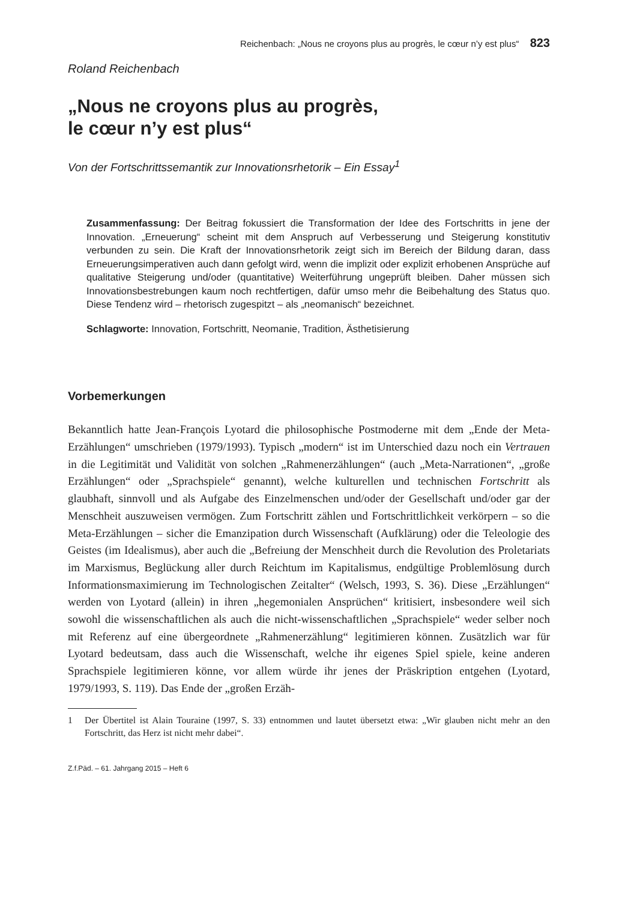Reichenbach: „Nous ne croyons plus au progrès, le cœur n’y est plus“ 823
Roland Reichenbach
„Nous ne croyons plus au progrès,
le cœur n’y est plus“
Von der Fortschrittssemantik zur Innovationsrhetorik – Ein Essay<sup>1</sup>
Zusammenfassung: Der Beitrag fokussiert die Transformation der Idee des Fortschritts in jene der Innovation. „Erneuerung“ scheint mit dem Anspruch auf Verbesserung und Steigerung konstitutiv verbunden zu sein. Die Kraft der Innovationsrhetorik zeigt sich im Bereich der Bildung daran, dass Erneuerungsimperativen auch dann gefolgt wird, wenn die implizit oder explizit erhobenen Ansprüche auf qualitative Steigerung und/oder (quantitative) Weiterführung ungeprüft bleiben. Daher müssen sich Innovationsbestrebungen kaum noch rechtfertigen, dafür umso mehr die Beibehaltung des Status quo. Diese Tendenz wird – rhetorisch zugespitzt – als „neomanisch“ bezeichnet.
Schlagworte: Innovation, Fortschritt, Neomanie, Tradition, Ästhetisierung
Vorbemerkungen
Bekanntlich hatte Jean-François Lyotard die philosophische Postmoderne mit dem „Ende der Meta-Erzählungen“ umschrieben (1979/1993). Typisch „modern“ ist im Unterschied dazu noch ein Vertrauen in die Legitimität und Validität von solchen „Rahmenerzählungen“ (auch „Meta-Narrationen“, „große Erzählungen“ oder „Sprachspiele“ genannt), welche kulturellen und technischen Fortschritt als glaubhaft, sinnvoll und als Aufgabe des Einzelmenschen und/oder der Gesellschaft und/oder gar der Menschheit auszuweisen vermögen. Zum Fortschritt zählen und Fortschrittlichkeit verkörpern – so die Meta-Erzählungen – sicher die Emanzipation durch Wissenschaft (Aufklärung) oder die Teleologie des Geistes (im Idealismus), aber auch die „Befreiung der Menschheit durch die Revolution des Proletariats im Marxismus, Beglückung aller durch Reichtum im Kapitalismus, endgültige Problemlösung durch Informationsmaximierung im Technologischen Zeitalter“ (Welsch, 1993, S. 36). Diese „Erzählungen“ werden von Lyotard (allein) in ihren „hegemonialen Ansprüchen“ kritisiert, insbesondere weil sich sowohl die wissenschaftlichen als auch die nicht-wissenschaftlichen „Sprachspiele“ weder selber noch mit Referenz auf eine übergeordnete „Rahmenerzählung“ legitimieren können. Zusätzlich war für Lyotard bedeutsam, dass auch die Wissenschaft, welche ihr eigenes Spiel spiele, keine anderen Sprachspiele legitimieren könne, vor allem würde ihr jenes der Präskription entgehen (Lyotard, 1979/1993, S. 119). Das Ende der „großen Erzäh-
1 Der Übertitel ist Alain Touraine (1997, S. 33) entnommen und lautet übersetzt etwa: „Wir glauben nicht mehr an den Fortschritt, das Herz ist nicht mehr dabei“.
Z.f.Päd. – 61. Jahrgang 2015 – Heft 6